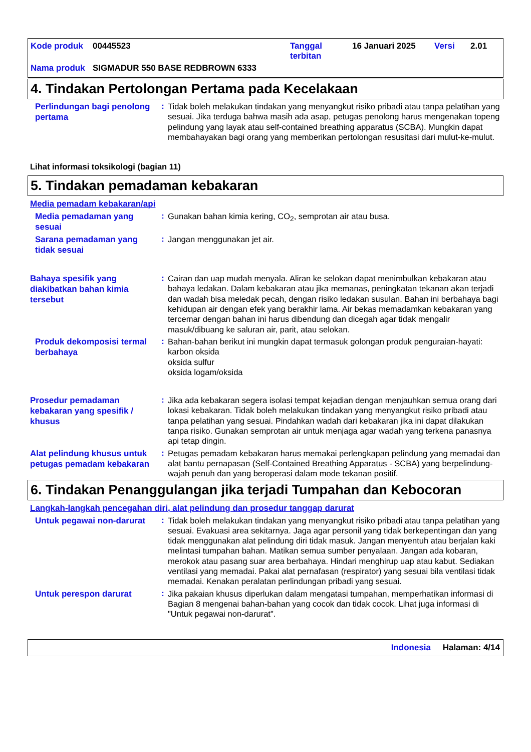| Kode produk | 00445523 | Tanggal terbitan | 16 Januari 2025 | Versi | 2.01 |
| Nama produk | SIGMADUR 550 BASE REDBROWN 6333 | | | | |
4. Tindakan Pertolongan Pertama pada Kecelakaan
Perlindungan bagi penolong pertama
:
Tidak boleh melakukan tindakan yang menyangkut risiko pribadi atau tanpa pelatihan yang sesuai. Jika terduga bahwa masih ada asap, petugas penolong harus mengenakan topeng pelindung yang layak atau self-contained breathing apparatus (SCBA). Mungkin dapat membahayakan bagi orang yang memberikan pertolongan resusitasi dari mulut-ke-mulut.
Lihat informasi toksikologi (bagian 11)
5. Tindakan pemadaman kebakaran
Media pemadam kebakaran/api
Media pemadaman yang sesuai
:
Gunakan bahan kimia kering, CO<sub>2</sub>, semprotan air atau busa.
Sarana pemadaman yang tidak sesuai
:
Jangan menggunakan jet air.
Bahaya spesifik yang diakibatkan bahan kimia tersebut
:
Cairan dan uap mudah menyala. Aliran ke selokan dapat menimbulkan kebakaran atau bahaya ledakan. Dalam kebakaran atau jika memanas, peningkatan tekanan akan terjadi dan wadah bisa meledak pecah, dengan risiko ledakan susulan. Bahan ini berbahaya bagi kehidupan air dengan efek yang berakhir lama. Air bekas memadamkan kebakaran yang tercemar dengan bahan ini harus dibendung dan dicegah agar tidak mengalir masuk/dibuang ke saluran air, parit, atau selokan.
Produk dekomposisi termal berbahaya
:
Bahan-bahan berikut ini mungkin dapat termasuk golongan produk penguraian-hayati:
karbon oksida
oksida sulfur
oksida logam/oksida
Prosedur pemadaman kebakaran yang spesifik / khusus
:
Jika ada kebakaran segera isolasi tempat kejadian dengan menjauhkan semua orang dari lokasi kebakaran. Tidak boleh melakukan tindakan yang menyangkut risiko pribadi atau tanpa pelatihan yang sesuai. Pindahkan wadah dari kebakaran jika ini dapat dilakukan tanpa risiko. Gunakan semprotan air untuk menjaga agar wadah yang terkena panasnya api tetap dingin.
Alat pelindung khusus untuk petugas pemadam kebakaran
:
Petugas pemadam kebakaran harus memakai perlengkapan pelindung yang memadai dan alat bantu pernapasan (Self-Contained Breathing Apparatus - SCBA) yang berpelindung-wajah penuh dan yang beroperasi dalam mode tekanan positif.
6. Tindakan Penanggulangan jika terjadi Tumpahan dan Kebocoran
Langkah-langkah pencegahan diri, alat pelindung dan prosedur tanggap darurat
Untuk pegawai non-darurat
:
Tidak boleh melakukan tindakan yang menyangkut risiko pribadi atau tanpa pelatihan yang sesuai. Evakuasi area sekitarnya. Jaga agar personil yang tidak berkepentingan dan yang tidak menggunakan alat pelindung diri tidak masuk. Jangan menyentuh atau berjalan kaki melintasi tumpahan bahan. Matikan semua sumber penyalaan. Jangan ada kobaran, merokok atau pasang suar area berbahaya. Hindari menghirup uap atau kabut. Sediakan ventilasi yang memadai. Pakai alat pernafasan (respirator) yang sesuai bila ventilasi tidak memadai. Kenakan peralatan perlindungan pribadi yang sesuai.
Untuk perespon darurat
:
Jika pakaian khusus diperlukan dalam mengatasi tumpahan, memperhatikan informasi di Bagian 8 mengenai bahan-bahan yang cocok dan tidak cocok. Lihat juga informasi di "Untuk pegawai non-darurat".
Indonesia Halaman: 4/14